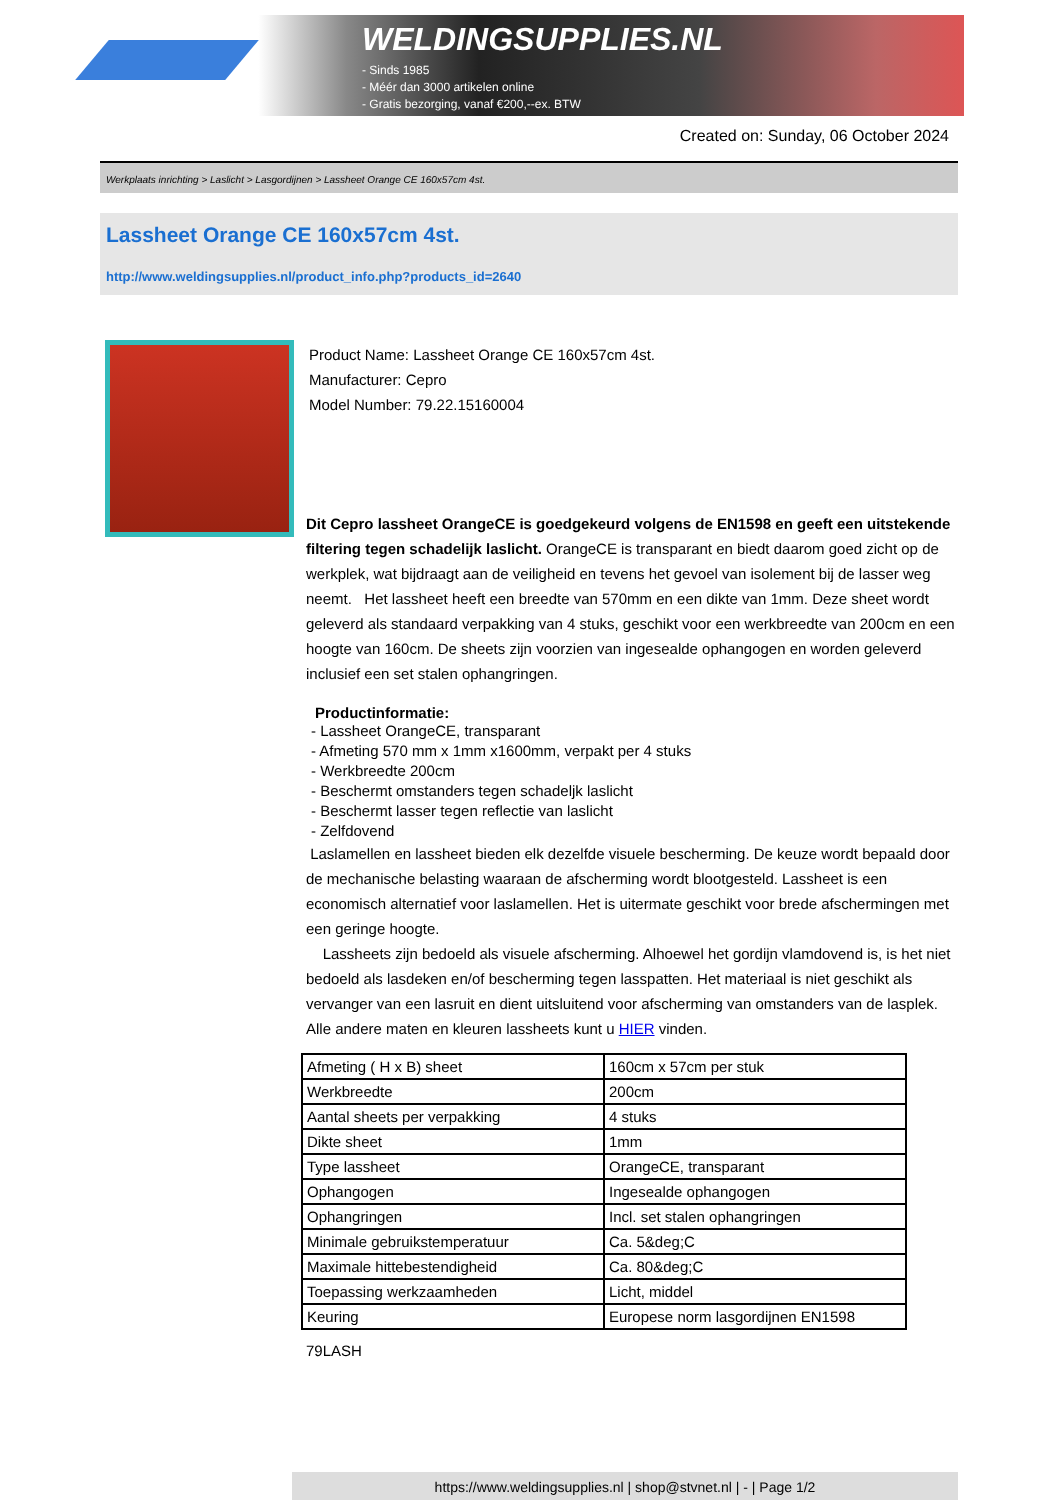WELDINGSUPPLIES.NL
- Sinds 1985
- Méér dan 3000 artikelen online
- Gratis bezorging, vanaf €200,--ex. BTW
Created on: Sunday, 06 October 2024
Werkplaats inrichting > Laslicht > Lasgordijnen > Lassheet Orange CE 160x57cm 4st.
Lassheet Orange CE 160x57cm 4st.
http://www.weldingsupplies.nl/product_info.php?products_id=2640
Product Name: Lassheet Orange CE 160x57cm 4st.
Manufacturer: Cepro
Model Number: 79.22.15160004
Dit Cepro lassheet OrangeCE is goedgekeurd volgens de EN1598 en geeft een uitstekende filtering tegen schadelijk laslicht. OrangeCE is transparant en biedt daarom goed zicht op de werkplek, wat bijdraagt aan de veiligheid en tevens het gevoel van isolement bij de lasser weg neemt. Het lassheet heeft een breedte van 570mm en een dikte van 1mm. Deze sheet wordt geleverd als standaard verpakking van 4 stuks, geschikt voor een werkbreedte van 200cm en een hoogte van 160cm. De sheets zijn voorzien van ingesealde ophangogen en worden geleverd inclusief een set stalen ophangringen.
Productinformatie:
- Lassheet OrangeCE, transparant
- Afmeting 570 mm x 1mm x1600mm, verpakt per 4 stuks
- Werkbreedte 200cm
- Beschermt omstanders tegen schadeljk laslicht
- Beschermt lasser tegen reflectie van laslicht
- Zelfdovend
Laslamellen en lassheet bieden elk dezelfde visuele bescherming. De keuze wordt bepaald door de mechanische belasting waaraan de afscherming wordt blootgesteld. Lassheet is een economisch alternatief voor laslamellen. Het is uitermate geschikt voor brede afschermingen met een geringe hoogte.
Lassheets zijn bedoeld als visuele afscherming. Alhoewel het gordijn vlamdovend is, is het niet bedoeld als lasdeken en/of bescherming tegen lasspatten. Het materiaal is niet geschikt als vervanger van een lasruit en dient uitsluitend voor afscherming van omstanders van de lasplek. Alle andere maten en kleuren lassheets kunt u HIER vinden.
| Afmeting ( H x B) sheet | 160cm x 57cm per stuk |
| Werkbreedte | 200cm |
| Aantal sheets per verpakking | 4 stuks |
| Dikte sheet | 1mm |
| Type lassheet | OrangeCE, transparant |
| Ophangogen | Ingesealde ophangogen |
| Ophangringen | Incl. set stalen ophangringen |
| Minimale gebruikstemperatuur | Ca. 5&deg;C |
| Maximale hittebestendigheid | Ca. 80&deg;C |
| Toepassing werkzaamheden | Licht, middel |
| Keuring | Europese norm lasgordijnen EN1598 |
79LASH
https://www.weldingsupplies.nl | shop@stvnet.nl | - | Page 1/2